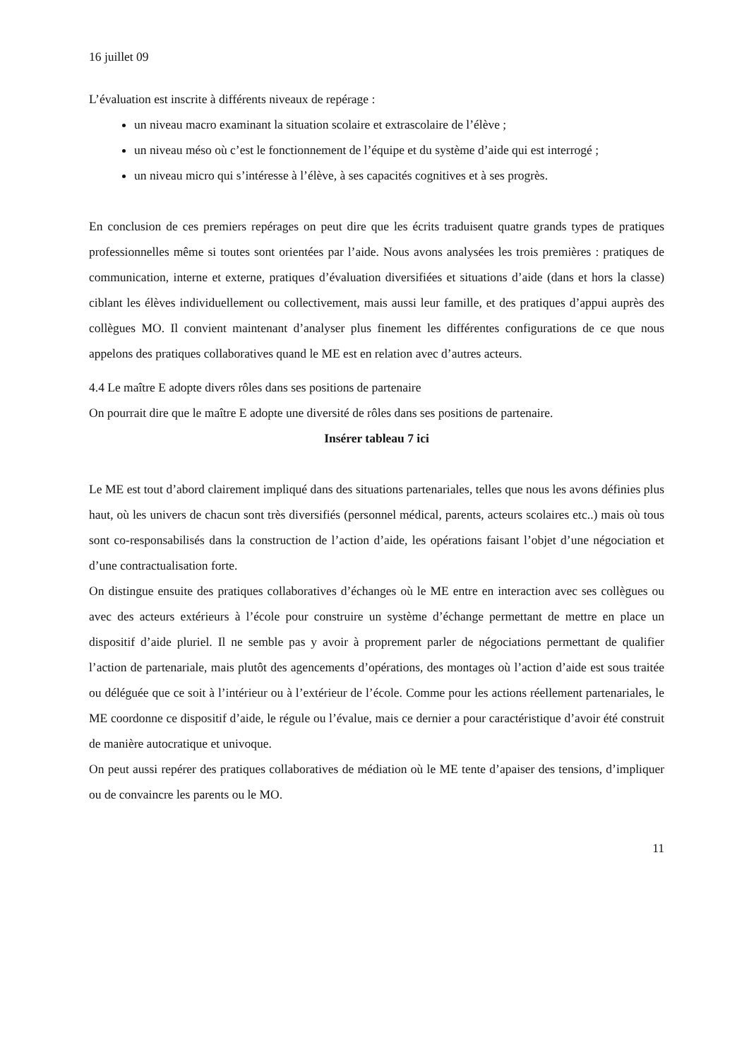16 juillet 09
L’évaluation est inscrite à différents niveaux de repérage :
un niveau macro examinant la situation scolaire et extrascolaire de l’élève ;
un niveau méso où c’est le fonctionnement de l’équipe et du système d’aide qui est interrogé ;
un niveau micro qui s’intéresse à l’élève, à ses capacités cognitives et à ses progrès.
En conclusion de ces premiers repérages on peut dire que les écrits traduisent quatre grands types de pratiques professionnelles même si toutes sont orientées par l’aide. Nous avons analysées les trois premières : pratiques de communication, interne et externe, pratiques d’évaluation diversifiées et situations d’aide (dans et hors la classe) ciblant les élèves individuellement ou collectivement, mais aussi leur famille, et des pratiques d’appui auprès des collègues MO. Il convient maintenant d’analyser plus finement les différentes configurations de ce que nous appelons des pratiques collaboratives quand le ME est en relation avec d’autres acteurs.
4.4 Le maître E adopte divers rôles dans ses positions de partenaire
On pourrait dire que le maître E adopte une diversité de rôles dans ses positions de partenaire.
Insérer tableau 7 ici
Le ME est tout d’abord clairement impliqué dans des situations partenariales, telles que nous les avons définies plus haut, où les univers de chacun sont très diversifiés (personnel médical, parents, acteurs scolaires etc..) mais où tous sont co-responsabilisés dans la construction de l’action d’aide, les opérations faisant l’objet d’une négociation et d’une contractualisation forte.
On distingue ensuite des pratiques collaboratives d’échanges où le ME entre en interaction avec ses collègues ou avec des acteurs extérieurs à l’école pour construire un système d’échange permettant de mettre en place un dispositif d’aide pluriel. Il ne semble pas y avoir à proprement parler de négociations permettant de qualifier l’action de partenariale, mais plutôt des agencements d’opérations, des montages où l’action d’aide est sous traitée ou déléguée que ce soit à l’intérieur ou à l’extérieur de l’école. Comme pour les actions réellement partenariales, le ME coordonne ce dispositif d’aide, le régule ou l’évalue, mais ce dernier a pour caractéristique d’avoir été construit de manière autocratique et univoque.
On peut aussi repérer des pratiques collaboratives de médiation où le ME tente d’apaiser des tensions, d’impliquer ou de convaincre les parents ou le MO.
11